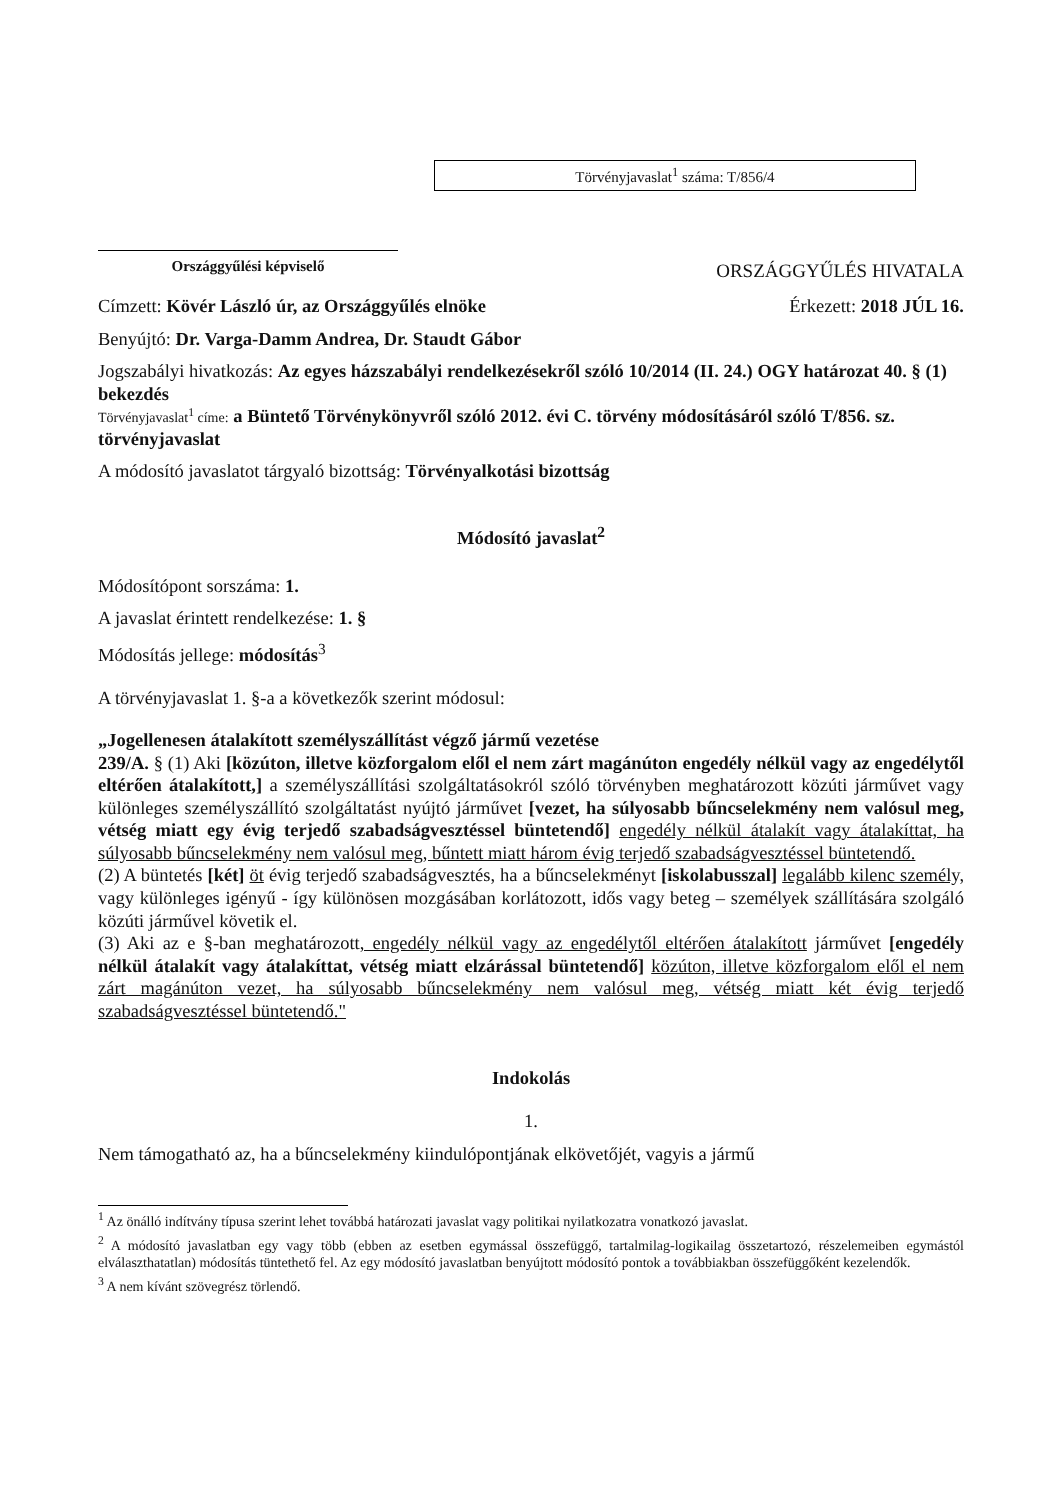Országgyűlési képviselő
Törvényjavaslat<sup>1</sup> száma: T/856/4
ORSZÁGGYŰLÉS HIVATALA
Címzett: Kövér László úr, az Országgyűlés elnöke
Érkezett: 2018 JÚL 16.
Benyújtó: Dr. Varga-Damm Andrea, Dr. Staudt Gábor
Jogszabályi hivatkozás: Az egyes házszabályi rendelkezésekről szóló 10/2014 (II. 24.) OGY határozat 40. § (1) bekezdés
Törvényjavaslat<sup>1</sup> címe: a Büntető Törvénykönyvről szóló 2012. évi C. törvény módosításáról szóló T/856. sz. törvényjavaslat
A módosító javaslatot tárgyaló bizottság: Törvényalkotási bizottság
Módosító javaslat<sup>2</sup>
Módosítópont sorszáma: 1.
A javaslat érintett rendelkezése: 1. §
Módosítás jellege: módosítás<sup>3</sup>
A törvényjavaslat 1. §-a a következők szerint módosul:
„Jogellenesen átalakított személyszállítást végző jármű vezetése
239/A. § (1) Aki [közúton, illetve közforgalom elől el nem zárt magánúton engedély nélkül vagy az engedélytől eltérően átalakított,] a személyszállítási szolgáltatásokról szóló törvényben meghatározott közúti járművet vagy különleges személyszállító szolgáltatást nyújtó járművet [vezet, ha súlyosabb bűncselekmény nem valósul meg, vétség miatt egy évig terjedő szabadságvesztéssel büntetendő] engedély nélkül átalakít vagy átalakíttat, ha súlyosabb bűncselekmény nem valósul meg, bűntett miatt három évig terjedő szabadságvesztéssel büntetendő.
(2) A büntetés [két] öt évig terjedő szabadságvesztés, ha a bűncselekményt [iskolabusszal] legalább kilenc személy, vagy különleges igényű - így különösen mozgásában korlátozott, idős vagy beteg – személyek szállítására szolgáló közúti járművel követik el.
(3) Aki az e §-ban meghatározott, engedély nélkül vagy az engedélytől eltérően átalakított járművet [engedély nélkül átalakít vagy átalakíttat, vétség miatt elzárással büntetendő] közúton, illetve közforgalom elől el nem zárt magánúton vezet, ha súlyosabb bűncselekmény nem valósul meg, vétség miatt két évig terjedő szabadságvesztéssel büntetendő."
Indokolás
1.
Nem támogatható az, ha a bűncselekmény kiindulópontjának elkövetőjét, vagyis a jármű
<sup>1</sup> Az önálló indítvány típusa szerint lehet továbbá határozati javaslat vagy politikai nyilatkozatra vonatkozó javaslat.
<sup>2</sup> A módosító javaslatban egy vagy több (ebben az esetben egymással összefüggő, tartalmilag-logikailag összetartozó, részelemeiben egymástól elválaszthatatlan) módosítás tüntethető fel. Az egy módosító javaslatban benyújtott módosító pontok a továbbiakban összefüggőként kezelendők.
<sup>3</sup> A nem kívánt szövegrész törlendő.